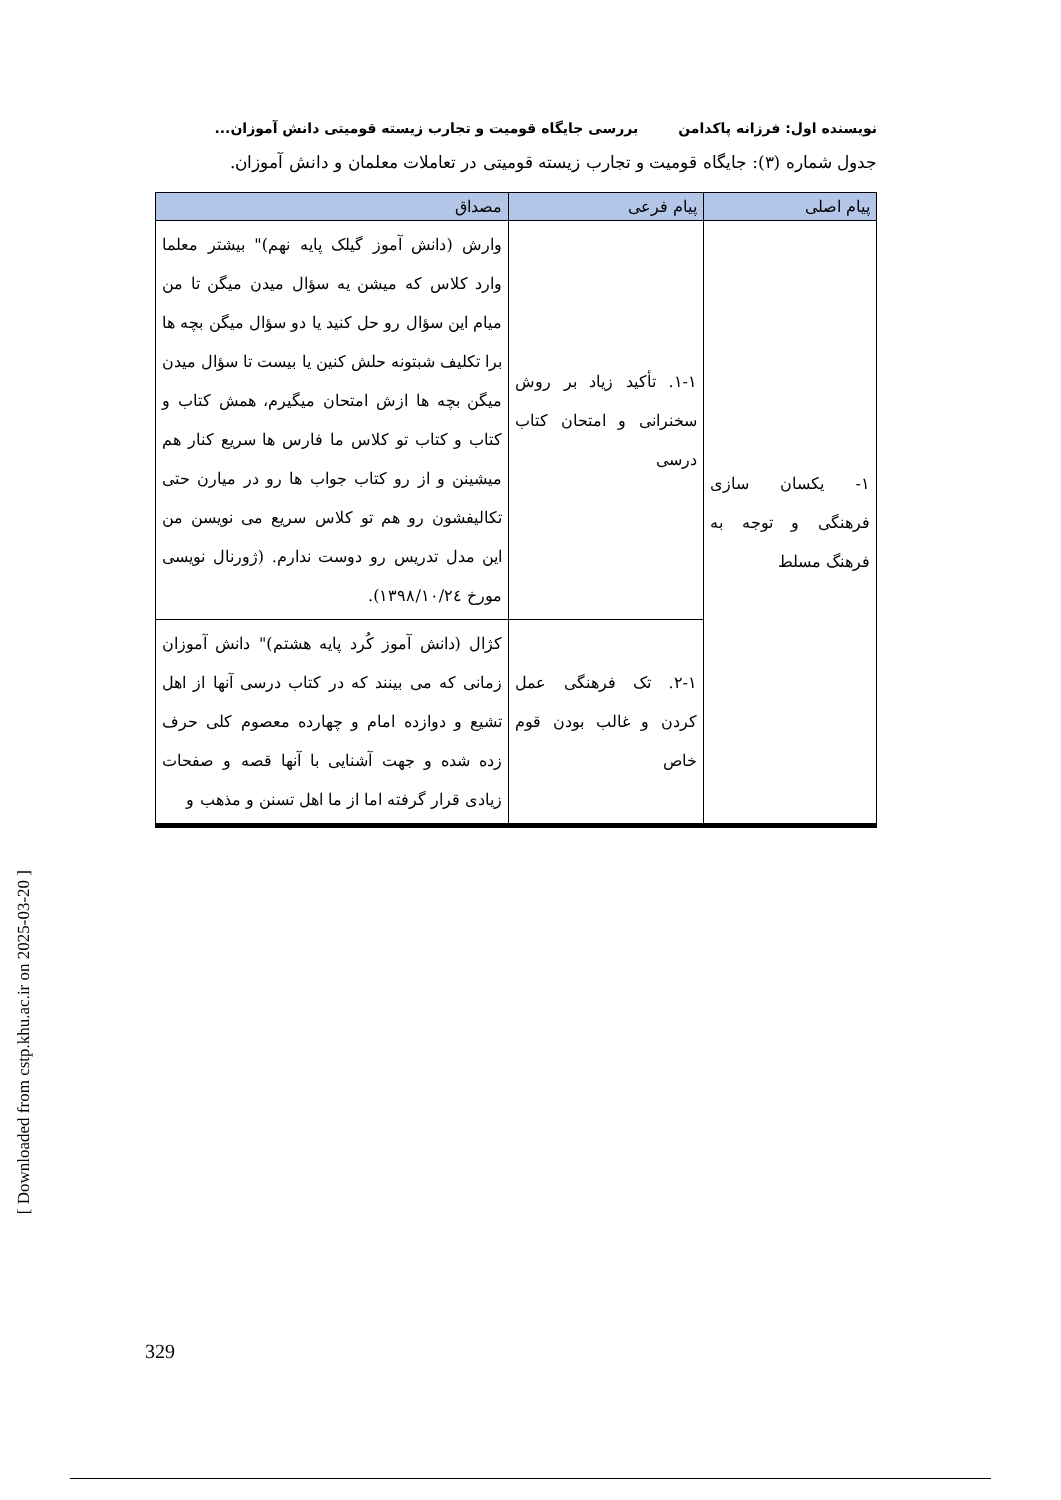[ Downloaded from cstp.khu.ac.ir on 2025-03-20 ]
نویسنده اول: فرزانه پاکدامن بررسی جایگاه قومیت و تجارب زیسته قومیتی دانش آموزان...
جدول شماره (۳): جایگاه قومیت و تجارب زیسته قومیتی در تعاملات معلمان و دانش آموزان.
| پیام اصلی | پیام فرعی | مصداق |
| --- | --- | --- |
| ۱- یکسان سازی فرهنگی و توجه به فرهنگ مسلط | ۱-۱. تأکید زیاد بر روش سخنرانی و امتحان کتاب درسی | وارش (دانش آموز گیلک پایه نهم)" بیشتر معلما وارد کلاس که میشن یه سؤال میدن میگن تا من میام این سؤال رو حل کنید یا دو سؤال میگن بچه ها برا تکلیف شبتونه حلش کنین یا بیست تا سؤال میدن میگن بچه ها ازش امتحان میگیرم، همش کتاب و کتاب و کتاب تو کلاس ما فارس ها سریع کنار هم میشینن و از رو کتاب جواب ها رو در میارن حتی تکالیفشون رو هم تو کلاس سریع می نویسن من این مدل تدریس رو دوست ندارم. (ژورنال نویسی مورخ ۱۳۹۸/۱۰/۲٤). |
| | ۲-۱. تک فرهنگی عمل کردن و غالب بودن قوم خاص | کژال (دانش آموز کُرد پایه هشتم)" دانش آموزان زمانی که می بینند که در کتاب درسی آنها از اهل تشیع و دوازده امام و چهارده معصوم کلی حرف زده شده و جهت آشنایی با آنها قصه و صفحات زیادی قرار گرفته اما از ما اهل تسنن و مذهب و |
329